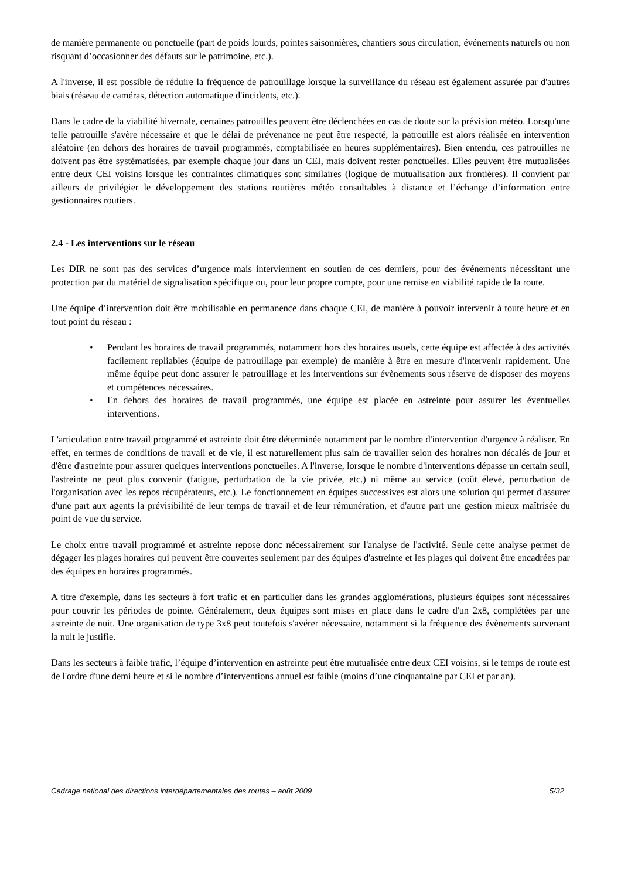de manière permanente ou ponctuelle (part de poids lourds, pointes saisonnières, chantiers sous circulation, événements naturels ou non risquant d’occasionner des défauts sur le patrimoine, etc.).
A l'inverse, il est possible de réduire la fréquence de patrouillage lorsque la surveillance du réseau est également assurée par d'autres biais (réseau de caméras, détection automatique d'incidents, etc.).
Dans le cadre de la viabilité hivernale, certaines patrouilles peuvent être déclenchées en cas de doute sur la prévision météo. Lorsqu'une telle patrouille s'avère nécessaire et que le délai de prévenance ne peut être respecté, la patrouille est alors réalisée en intervention aléatoire (en dehors des horaires de travail programmés, comptabilisée en heures supplémentaires). Bien entendu, ces patrouilles ne doivent pas être systématisées, par exemple chaque jour dans un CEI, mais doivent rester ponctuelles. Elles peuvent être mutualisées entre deux CEI voisins lorsque les contraintes climatiques sont similaires (logique de mutualisation aux frontières). Il convient par ailleurs de privilégier le développement des stations routières météo consultables à distance et l’échange d’information entre gestionnaires routiers.
2.4 - Les interventions sur le réseau
Les DIR ne sont pas des services d’urgence mais interviennent en soutien de ces derniers, pour des événements nécessitant une protection par du matériel de signalisation spécifique ou, pour leur propre compte, pour une remise en viabilité rapide de la route.
Une équipe d’intervention doit être mobilisable en permanence dans chaque CEI, de manière à pouvoir intervenir à toute heure et en tout point du réseau :
• Pendant les horaires de travail programmés, notamment hors des horaires usuels, cette équipe est affectée à des activités facilement repliables (équipe de patrouillage par exemple) de manière à être en mesure d'intervenir rapidement. Une même équipe peut donc assurer le patrouillage et les interventions sur évènements sous réserve de disposer des moyens et compétences nécessaires.
• En dehors des horaires de travail programmés, une équipe est placée en astreinte pour assurer les éventuelles interventions.
L'articulation entre travail programmé et astreinte doit être déterminée notamment par le nombre d'intervention d'urgence à réaliser. En effet, en termes de conditions de travail et de vie, il est naturellement plus sain de travailler selon des horaires non décalés de jour et d'être d'astreinte pour assurer quelques interventions ponctuelles. A l'inverse, lorsque le nombre d'interventions dépasse un certain seuil, l'astreinte ne peut plus convenir (fatigue, perturbation de la vie privée, etc.) ni même au service (coût élevé, perturbation de l'organisation avec les repos récupérateurs, etc.). Le fonctionnement en équipes successives est alors une solution qui permet d'assurer d'une part aux agents la prévisibilité de leur temps de travail et de leur rémunération, et d'autre part une gestion mieux maîtrisée du point de vue du service.
Le choix entre travail programmé et astreinte repose donc nécessairement sur l'analyse de l'activité. Seule cette analyse permet de dégager les plages horaires qui peuvent être couvertes seulement par des équipes d'astreinte et les plages qui doivent être encadrées par des équipes en horaires programmés.
A titre d'exemple, dans les secteurs à fort trafic et en particulier dans les grandes agglomérations, plusieurs équipes sont nécessaires pour couvrir les périodes de pointe. Généralement, deux équipes sont mises en place dans le cadre d'un 2x8, complétées par une astreinte de nuit. Une organisation de type 3x8 peut toutefois s'avérer nécessaire, notamment si la fréquence des évènements survenant la nuit le justifie.
Dans les secteurs à faible trafic, l’équipe d’intervention en astreinte peut être mutualisée entre deux CEI voisins, si le temps de route est de l'ordre d'une demi heure et si le nombre d’interventions annuel est faible (moins d’une cinquantaine par CEI et par an).
Cadrage national des directions interdépartementales des routes – août 2009 5/32